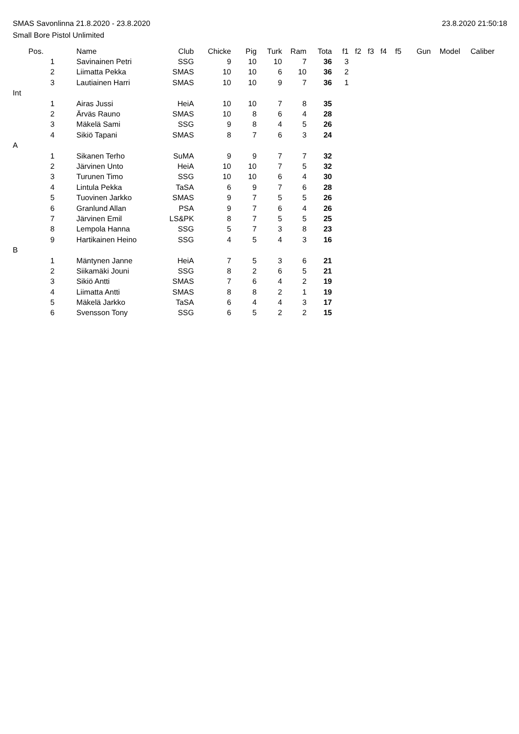SMAS Savonlinna 21.8.2020 - 23.8.2020 23.8.2020 21:50:18
Small Bore Pistol Unlimited
| | Pos. | Name | Club | Chicke | Pig | Turk | Ram | Tota | f1 | f2 | f3 | f4 | f5 | Gun | Model | Caliber |
| --- | --- | --- | --- | --- | --- | --- | --- | --- | --- | --- | --- | --- | --- | --- | --- | --- |
| | 1 | Savinainen Petri | SSG | 9 | 10 | 10 | 7 | 36 | 3 | | | | | | | |
| | 2 | Liimatta Pekka | SMAS | 10 | 10 | 6 | 10 | 36 | 2 | | | | | | | |
| | 3 | Lautiainen Harri | SMAS | 10 | 10 | 9 | 7 | 36 | 1 | | | | | | | |
| Int | | | | | | | | | | | | | | | | |
| | 1 | Airas Jussi | HeiA | 10 | 10 | 7 | 8 | 35 | | | | | | | | |
| | 2 | Ärväs Rauno | SMAS | 10 | 8 | 6 | 4 | 28 | | | | | | | | |
| | 3 | Mäkelä Sami | SSG | 9 | 8 | 4 | 5 | 26 | | | | | | | | |
| | 4 | Sikiö Tapani | SMAS | 8 | 7 | 6 | 3 | 24 | | | | | | | | |
| A | | | | | | | | | | | | | | | | |
| | 1 | Sikanen Terho | SuMA | 9 | 9 | 7 | 7 | 32 | | | | | | | | |
| | 2 | Järvinen Unto | HeiA | 10 | 10 | 7 | 5 | 32 | | | | | | | | |
| | 3 | Turunen Timo | SSG | 10 | 10 | 6 | 4 | 30 | | | | | | | | |
| | 4 | Lintula Pekka | TaSA | 6 | 9 | 7 | 6 | 28 | | | | | | | | |
| | 5 | Tuovinen Jarkko | SMAS | 9 | 7 | 5 | 5 | 26 | | | | | | | | |
| | 6 | Granlund Allan | PSA | 9 | 7 | 6 | 4 | 26 | | | | | | | | |
| | 7 | Järvinen Emil | LS&PK | 8 | 7 | 5 | 5 | 25 | | | | | | | | |
| | 8 | Lempola Hanna | SSG | 5 | 7 | 3 | 8 | 23 | | | | | | | | |
| | 9 | Hartikainen Heino | SSG | 4 | 5 | 4 | 3 | 16 | | | | | | | | |
| B | | | | | | | | | | | | | | | | |
| | 1 | Mäntynen Janne | HeiA | 7 | 5 | 3 | 6 | 21 | | | | | | | | |
| | 2 | Siikamäki Jouni | SSG | 8 | 2 | 6 | 5 | 21 | | | | | | | | |
| | 3 | Sikiö Antti | SMAS | 7 | 6 | 4 | 2 | 19 | | | | | | | | |
| | 4 | Liimatta Antti | SMAS | 8 | 8 | 2 | 1 | 19 | | | | | | | | |
| | 5 | Mäkelä Jarkko | TaSA | 6 | 4 | 4 | 3 | 17 | | | | | | | | |
| | 6 | Svensson Tony | SSG | 6 | 5 | 2 | 2 | 15 | | | | | | | | |